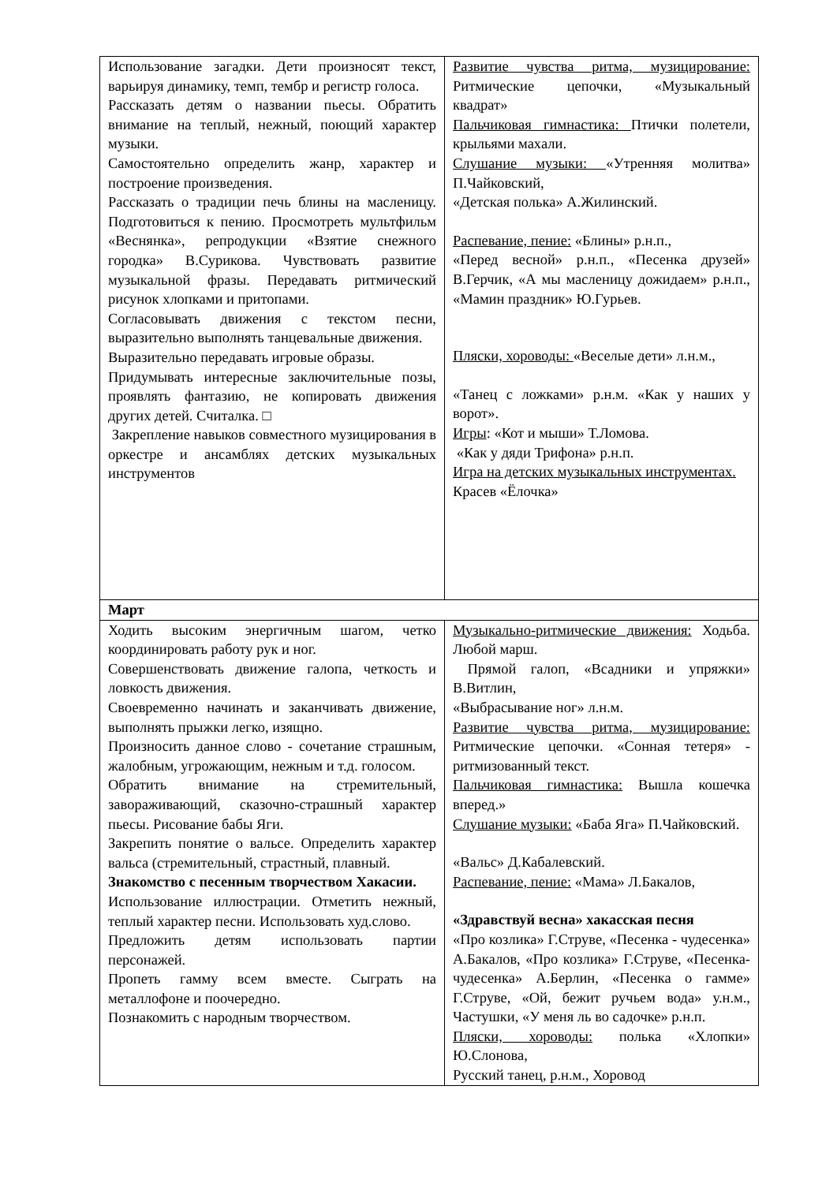| Использование загадки. Дети произносят текст, варьируя динамику, темп, тембр и регистр голоса. Рассказать детям о названии пьесы. Обратить внимание на теплый, нежный, поющий характер музыки. Самостоятельно определить жанр, характер и построение произведения. Рассказать о традиции печь блины на масленицу. Подготовиться к пению. Просмотреть мультфильм «Веснянка», репродукции «Взятие снежного городка» В.Сурикова. Чувствовать развитие музыкальной фразы. Передавать ритмический рисунок хлопками и притопами. Согласовывать движения с текстом песни, выразительно выполнять танцевальные движения. Выразительно передавать игровые образы. Придумывать интересные заключительные позы, проявлять фантазию, не копировать движения других детей. Считалка. □ Закрепление навыков совместного музицирования в оркестре и ансамблях детских музыкальных инструментов | Развитие чувства ритма, музицирование: Ритмические цепочки, «Музыкальный квадрат» Пальчиковая гимнастика: Птички полетели, крыльями махали. Слушание музыки: «Утренняя молитва» П.Чайковский, «Детская полька» А.Жилинский. Распевание, пение: «Блины» р.н.п., «Перед весной» р.н.п., «Песенка друзей» В.Герчик, «А мы масленицу дожидаем» р.н.п., «Мамин праздник» Ю.Гурьев. Пляски, хороводы: «Веселые дети» л.н.м., «Танец с ложками» р.н.м. «Как у наших у ворот». Игры : «Кот и мыши» Т.Ломова. «Как у дяди Трифона» р.н.п. Игра на детских музыкальных инструментах. Красев «Ёлочка» |
| Март | |
| Ходить высоким энергичным шагом, четко координировать работу рук и ног. Совершенствовать движение галопа, четкость и ловкость движения. Своевременно начинать и заканчивать движение, выполнять прыжки легко, изящно. Произносить данное слово - сочетание страшным, жалобным, угрожающим, нежным и т.д. голосом. Обратить внимание на стремительный, завораживающий, сказочно-страшный характер пьесы. Рисование бабы Яги. Закрепить понятие о вальсе. Определить характер вальса (стремительный, страстный, плавный. Знакомство с песенным творчеством Хакасии. Использование иллюстрации. Отметить нежный, теплый характер песни. Использовать худ.слово. Предложить детям использовать партии персонажей. Пропеть гамму всем вместе. Сыграть на металлофоне и поочередно. Познакомить с народным творчеством. | Музыкально-ритмические движения: Ходьба. Любой марш. Прямой галоп, «Всадники и упряжки» В.Витлин, «Выбрасывание ног» л.н.м. Развитие чувства ритма, музицирование: Ритмические цепочки. «Сонная тетеря» - ритмизованный текст. Пальчиковая гимнастика: Вышла кошечка вперед.» Слушание музыки: «Баба Яга» П.Чайковский. «Вальс» Д.Кабалевский. Распевание, пение: «Мама» Л.Бакалов, «Здравствуй весна» хакасская песня «Про козлика» Г.Струве, «Песенка - чудесенка» А.Бакалов, «Про козлика» Г.Струве, «Песенка-чудесенка» А.Берлин, «Песенка о гамме» Г.Струве, «Ой, бежит ручьем вода» у.н.м., Частушки, «У меня ль во садочке» р.н.п. Пляски, хороводы: полька «Хлопки» Ю.Слонова, Русский танец, р.н.м., Хоровод |